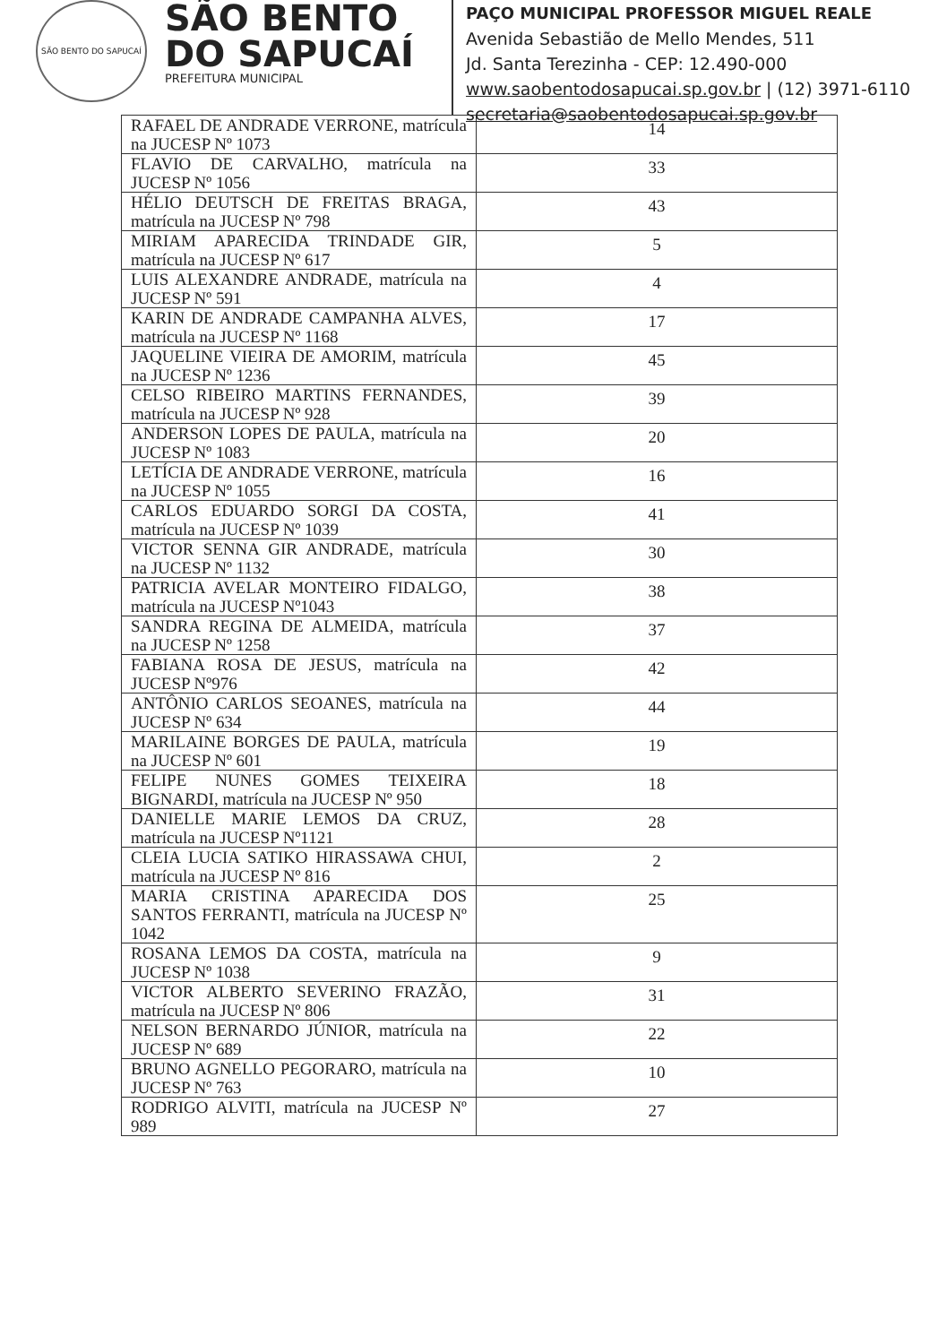SÃO BENTO DO SAPUCAÍ
SÃO BENTO
DO SAPUCAÍ
PREFEITURA MUNICIPAL
PAÇO MUNICIPAL PROFESSOR MIGUEL REALE
Avenida Sebastião de Mello Mendes, 511
Jd. Santa Terezinha - CEP: 12.490-000
www.saobentodosapucai.sp.gov.br | (12) 3971-6110
secretaria@saobentodosapucai.sp.gov.br
| RAFAEL DE ANDRADE VERRONE, matrícula na JUCESP Nº 1073 | 14 |
| FLAVIO DE CARVALHO, matrícula na JUCESP Nº 1056 | 33 |
| HÉLIO DEUTSCH DE FREITAS BRAGA, matrícula na JUCESP Nº 798 | 43 |
| MIRIAM APARECIDA TRINDADE GIR, matrícula na JUCESP Nº 617 | 5 |
| LUIS ALEXANDRE ANDRADE, matrícula na JUCESP Nº 591 | 4 |
| KARIN DE ANDRADE CAMPANHA ALVES, matrícula na JUCESP Nº 1168 | 17 |
| JAQUELINE VIEIRA DE AMORIM, matrícula na JUCESP Nº 1236 | 45 |
| CELSO RIBEIRO MARTINS FERNANDES, matrícula na JUCESP Nº 928 | 39 |
| ANDERSON LOPES DE PAULA, matrícula na JUCESP Nº 1083 | 20 |
| LETÍCIA DE ANDRADE VERRONE, matrícula na JUCESP Nº 1055 | 16 |
| CARLOS EDUARDO SORGI DA COSTA, matrícula na JUCESP Nº 1039 | 41 |
| VICTOR SENNA GIR ANDRADE, matrícula na JUCESP Nº 1132 | 30 |
| PATRICIA AVELAR MONTEIRO FIDALGO, matrícula na JUCESP Nº1043 | 38 |
| SANDRA REGINA DE ALMEIDA, matrícula na JUCESP Nº 1258 | 37 |
| FABIANA ROSA DE JESUS, matrícula na JUCESP Nº976 | 42 |
| ANTÔNIO CARLOS SEOANES, matrícula na JUCESP Nº 634 | 44 |
| MARILAINE BORGES DE PAULA, matrícula na JUCESP Nº 601 | 19 |
| FELIPE NUNES GOMES TEIXEIRA BIGNARDI, matrícula na JUCESP Nº 950 | 18 |
| DANIELLE MARIE LEMOS DA CRUZ, matrícula na JUCESP Nº1121 | 28 |
| CLEIA LUCIA SATIKO HIRASSAWA CHUI, matrícula na JUCESP Nº 816 | 2 |
| MARIA CRISTINA APARECIDA DOS SANTOS FERRANTI, matrícula na JUCESP Nº 1042 | 25 |
| ROSANA LEMOS DA COSTA, matrícula na JUCESP Nº 1038 | 9 |
| VICTOR ALBERTO SEVERINO FRAZÃO, matrícula na JUCESP Nº 806 | 31 |
| NELSON BERNARDO JÚNIOR, matrícula na JUCESP Nº 689 | 22 |
| BRUNO AGNELLO PEGORARO, matrícula na JUCESP Nº 763 | 10 |
| RODRIGO ALVITI, matrícula na JUCESP Nº 989 | 27 |